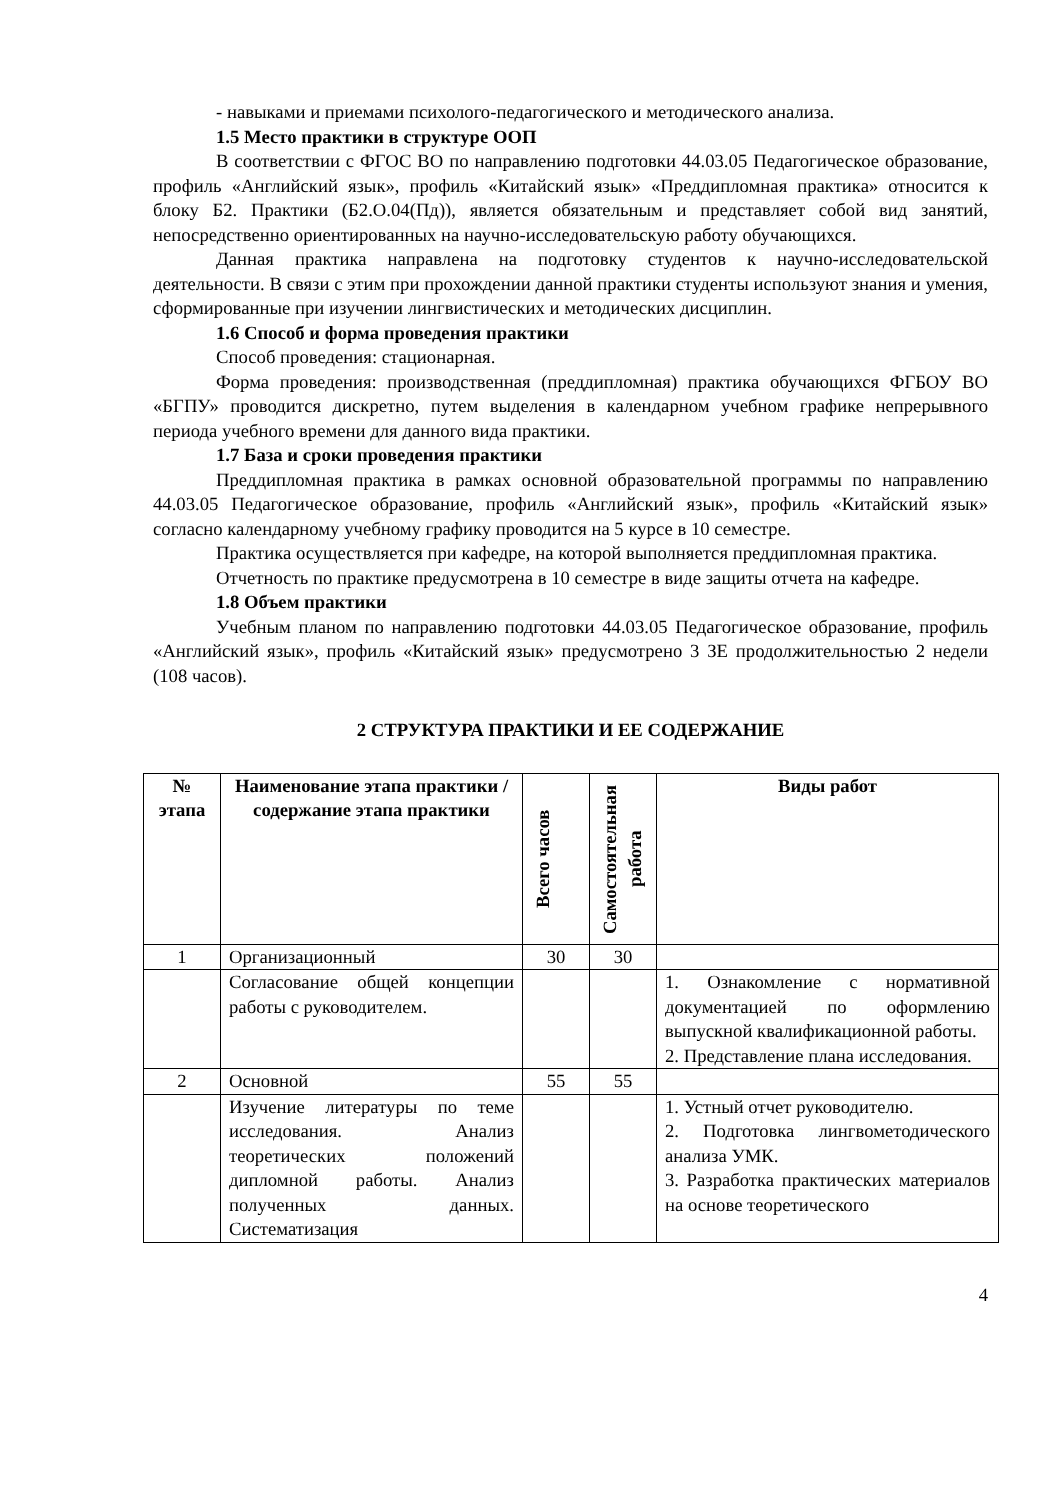- навыками и приемами психолого-педагогического и методического анализа.
1.5 Место практики в структуре ООП
В соответствии с ФГОС ВО по направлению подготовки 44.03.05 Педагогическое образование, профиль «Английский язык», профиль «Китайский язык» «Преддипломная практика» относится к блоку Б2. Практики (Б2.О.04(Пд)), является обязательным и представляет собой вид занятий, непосредственно ориентированных на научно-исследовательскую работу обучающихся.
Данная практика направлена на подготовку студентов к научно-исследовательской деятельности. В связи с этим при прохождении данной практики студенты используют знания и умения, сформированные при изучении лингвистических и методических дисциплин.
1.6 Способ и форма проведения практики
Способ проведения: стационарная.
Форма проведения: производственная (преддипломная) практика обучающихся ФГБОУ ВО «БГПУ» проводится дискретно, путем выделения в календарном учебном графике непрерывного периода учебного времени для данного вида практики.
1.7 База и сроки проведения практики
Преддипломная практика в рамках основной образовательной программы по направлению 44.03.05 Педагогическое образование, профиль «Английский язык», профиль «Китайский язык» согласно календарному учебному графику проводится на 5 курсе в 10 семестре.
Практика осуществляется при кафедре, на которой выполняется преддипломная практика.
Отчетность по практике предусмотрена в 10 семестре в виде защиты отчета на кафедре.
1.8 Объем практики
Учебным планом по направлению подготовки 44.03.05 Педагогическое образование, профиль «Английский язык», профиль «Китайский язык» предусмотрено 3 ЗЕ продолжительностью 2 недели (108 часов).
2 СТРУКТУРА ПРАКТИКИ И ЕЕ СОДЕРЖАНИЕ
| № этапа | Наименование этапа практики / содержание этапа практики | Всего часов | Самостоятельная работа | Виды работ |
| --- | --- | --- | --- | --- |
| 1 | Организационный | 30 | 30 | |
| | Согласование общей концепции работы с руководителем. | | | 1. Ознакомление с нормативной документацией по оформлению выпускной квалификационной работы. 2. Представление плана исследования. |
| 2 | Основной | 55 | 55 | |
| | Изучение литературы по теме исследования. Анализ теоретических положений дипломной работы. Анализ полученных данных. Систематизация | | | 1. Устный отчет руководителю. 2. Подготовка лингвометодического анализа УМК. 3. Разработка практических материалов на основе теоретического |
4